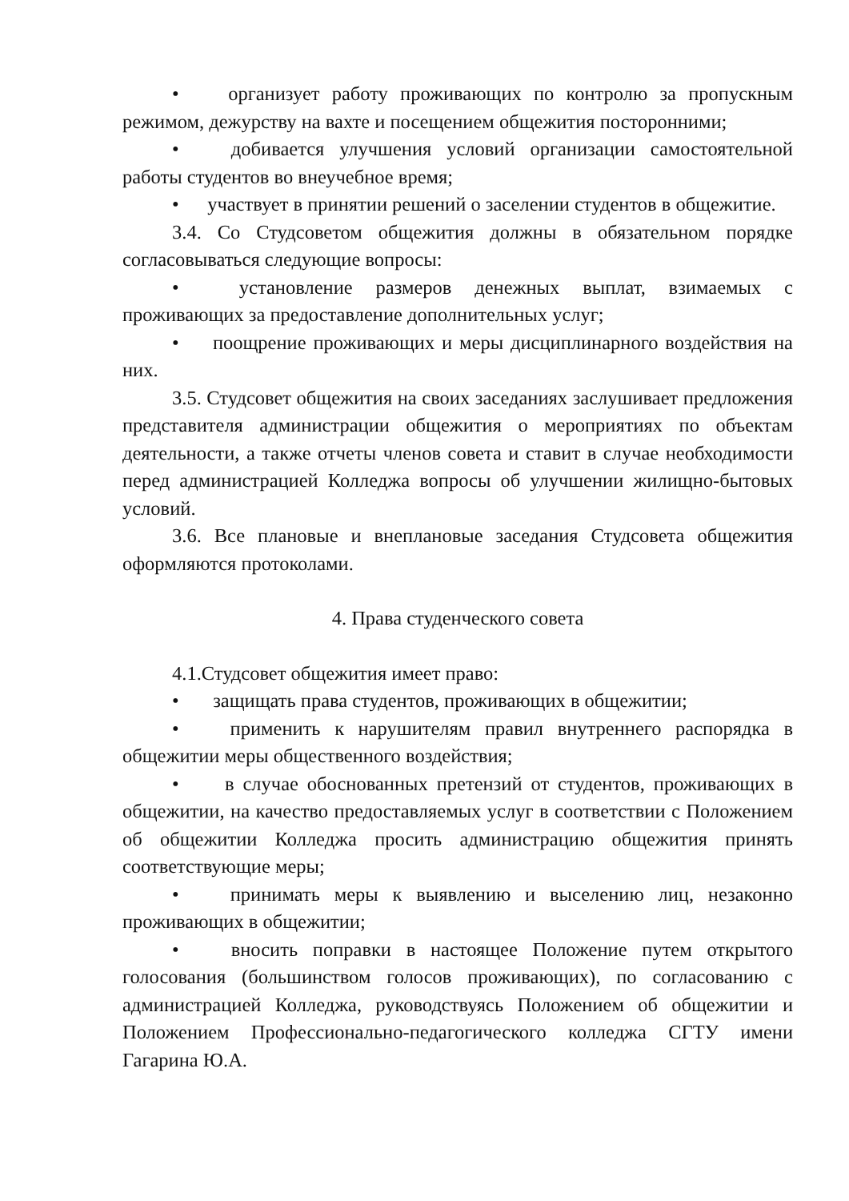• организует работу проживающих по контролю за пропускным режимом, дежурству на вахте и посещением общежития посторонними;
• добивается улучшения условий организации самостоятельной работы студентов во внеучебное время;
• участвует в принятии решений о заселении студентов в общежитие.
3.4. Со Студсоветом общежития должны в обязательном порядке согласовываться следующие вопросы:
• установление размеров денежных выплат, взимаемых с проживающих за предоставление дополнительных услуг;
• поощрение проживающих и меры дисциплинарного воздействия на них.
3.5. Студсовет общежития на своих заседаниях заслушивает предложения представителя администрации общежития о мероприятиях по объектам деятельности, а также отчеты членов совета и ставит в случае необходимости перед администрацией Колледжа вопросы об улучшении жилищно-бытовых условий.
3.6. Все плановые и внеплановые заседания Студсовета общежития оформляются протоколами.
4. Права студенческого совета
4.1.Студсовет общежития имеет право:
• защищать права студентов, проживающих в общежитии;
• применить к нарушителям правил внутреннего распорядка в общежитии меры общественного воздействия;
• в случае обоснованных претензий от студентов, проживающих в общежитии, на качество предоставляемых услуг в соответствии с Положением об общежитии Колледжа просить администрацию общежития принять соответствующие меры;
• принимать меры к выявлению и выселению лиц, незаконно проживающих в общежитии;
• вносить поправки в настоящее Положение путем открытого голосования (большинством голосов проживающих), по согласованию с администрацией Колледжа, руководствуясь Положением об общежитии и Положением Профессионально-педагогического колледжа СГТУ имени Гагарина Ю.А.